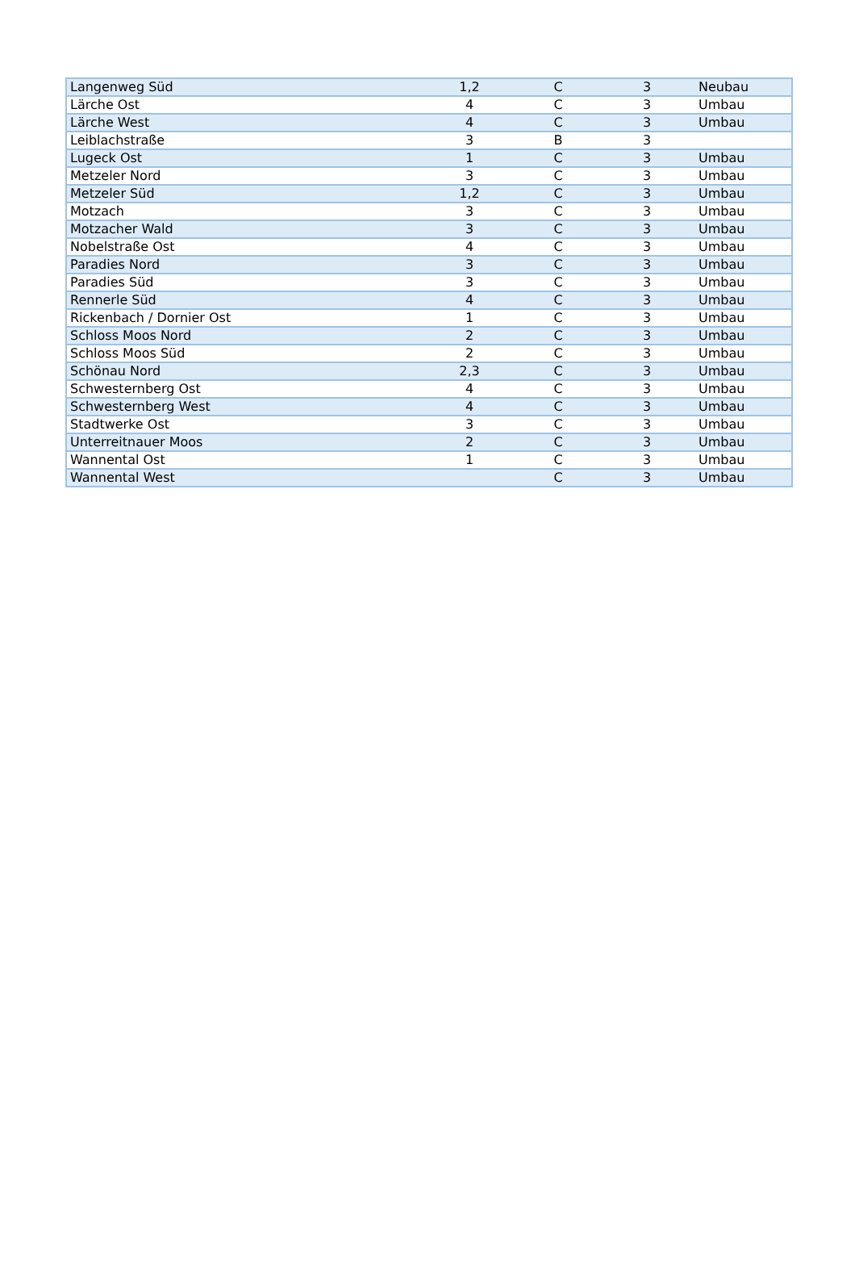| Langenweg Süd | 1,2 | C | 3 | Neubau |
| Lärche Ost | 4 | C | 3 | Umbau |
| Lärche West | 4 | C | 3 | Umbau |
| Leiblachstraße | 3 | B | 3 | |
| Lugeck Ost | 1 | C | 3 | Umbau |
| Metzeler Nord | 3 | C | 3 | Umbau |
| Metzeler Süd | 1,2 | C | 3 | Umbau |
| Motzach | 3 | C | 3 | Umbau |
| Motzacher Wald | 3 | C | 3 | Umbau |
| Nobelstraße Ost | 4 | C | 3 | Umbau |
| Paradies Nord | 3 | C | 3 | Umbau |
| Paradies Süd | 3 | C | 3 | Umbau |
| Rennerle Süd | 4 | C | 3 | Umbau |
| Rickenbach / Dornier Ost | 1 | C | 3 | Umbau |
| Schloss Moos Nord | 2 | C | 3 | Umbau |
| Schloss Moos Süd | 2 | C | 3 | Umbau |
| Schönau Nord | 2,3 | C | 3 | Umbau |
| Schwesternberg Ost | 4 | C | 3 | Umbau |
| Schwesternberg West | 4 | C | 3 | Umbau |
| Stadtwerke Ost | 3 | C | 3 | Umbau |
| Unterreitnauer Moos | 2 | C | 3 | Umbau |
| Wannental Ost | 1 | C | 3 | Umbau |
| Wannental West | | C | 3 | Umbau |